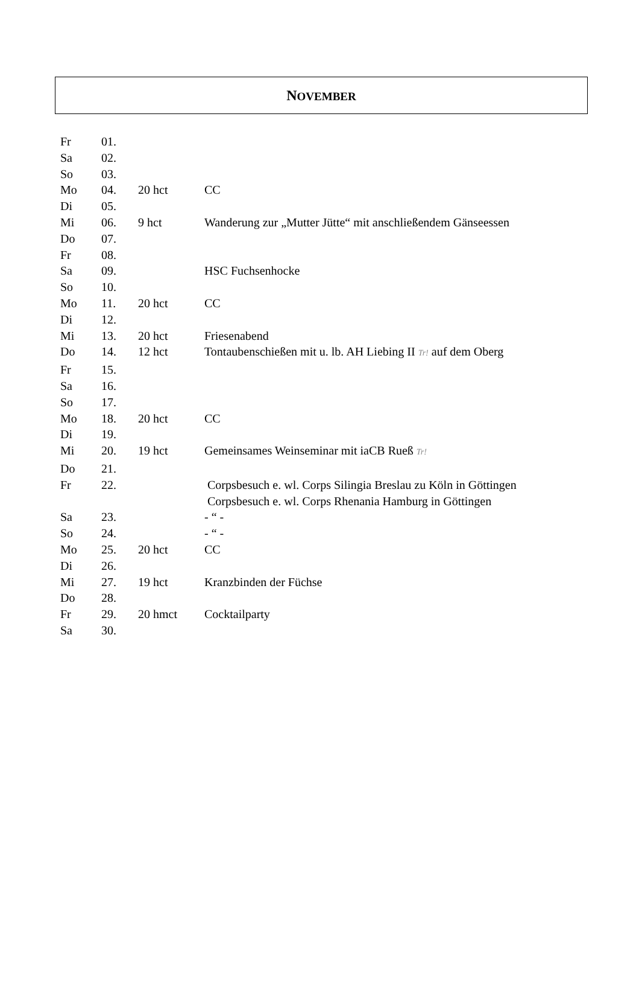NOVEMBER
| Fr | 01. | | |
| Sa | 02. | | |
| So | 03. | | |
| Mo | 04. | 20 hct | CC |
| Di | 05. | | |
| Mi | 06. | 9 hct | Wanderung zur „Mutter Jütte“ mit anschließendem Gänseessen |
| Do | 07. | | |
| Fr | 08. | | |
| Sa | 09. | | HSC Fuchsenhocke |
| So | 10. | | |
| Mo | 11. | 20 hct | CC |
| Di | 12. | | |
| Mi | 13. | 20 hct | Friesenabend |
| Do | 14. | 12 hct | Tontaubenschießen mit u. lb. AH Liebing II Tr! auf dem Oberg |
| Fr | 15. | | |
| Sa | 16. | | |
| So | 17. | | |
| Mo | 18. | 20 hct | CC |
| Di | 19. | | |
| Mi | 20. | 19 hct | Gemeinsames Weinseminar mit iaCB Rueß Tr! |
| Do | 21. | | |
| Fr | 22. | | Corpsbesuch e. wl. Corps Silingia Breslau zu Köln in Göttingen Corpsbesuch e. wl. Corps Rhenania Hamburg in Göttingen |
| Sa | 23. | | - “ - |
| So | 24. | | - “ - |
| Mo | 25. | 20 hct | CC |
| Di | 26. | | |
| Mi | 27. | 19 hct | Kranzbinden der Füchse |
| Do | 28. | | |
| Fr | 29. | 20 hmct | Cocktailparty |
| Sa | 30. | | |